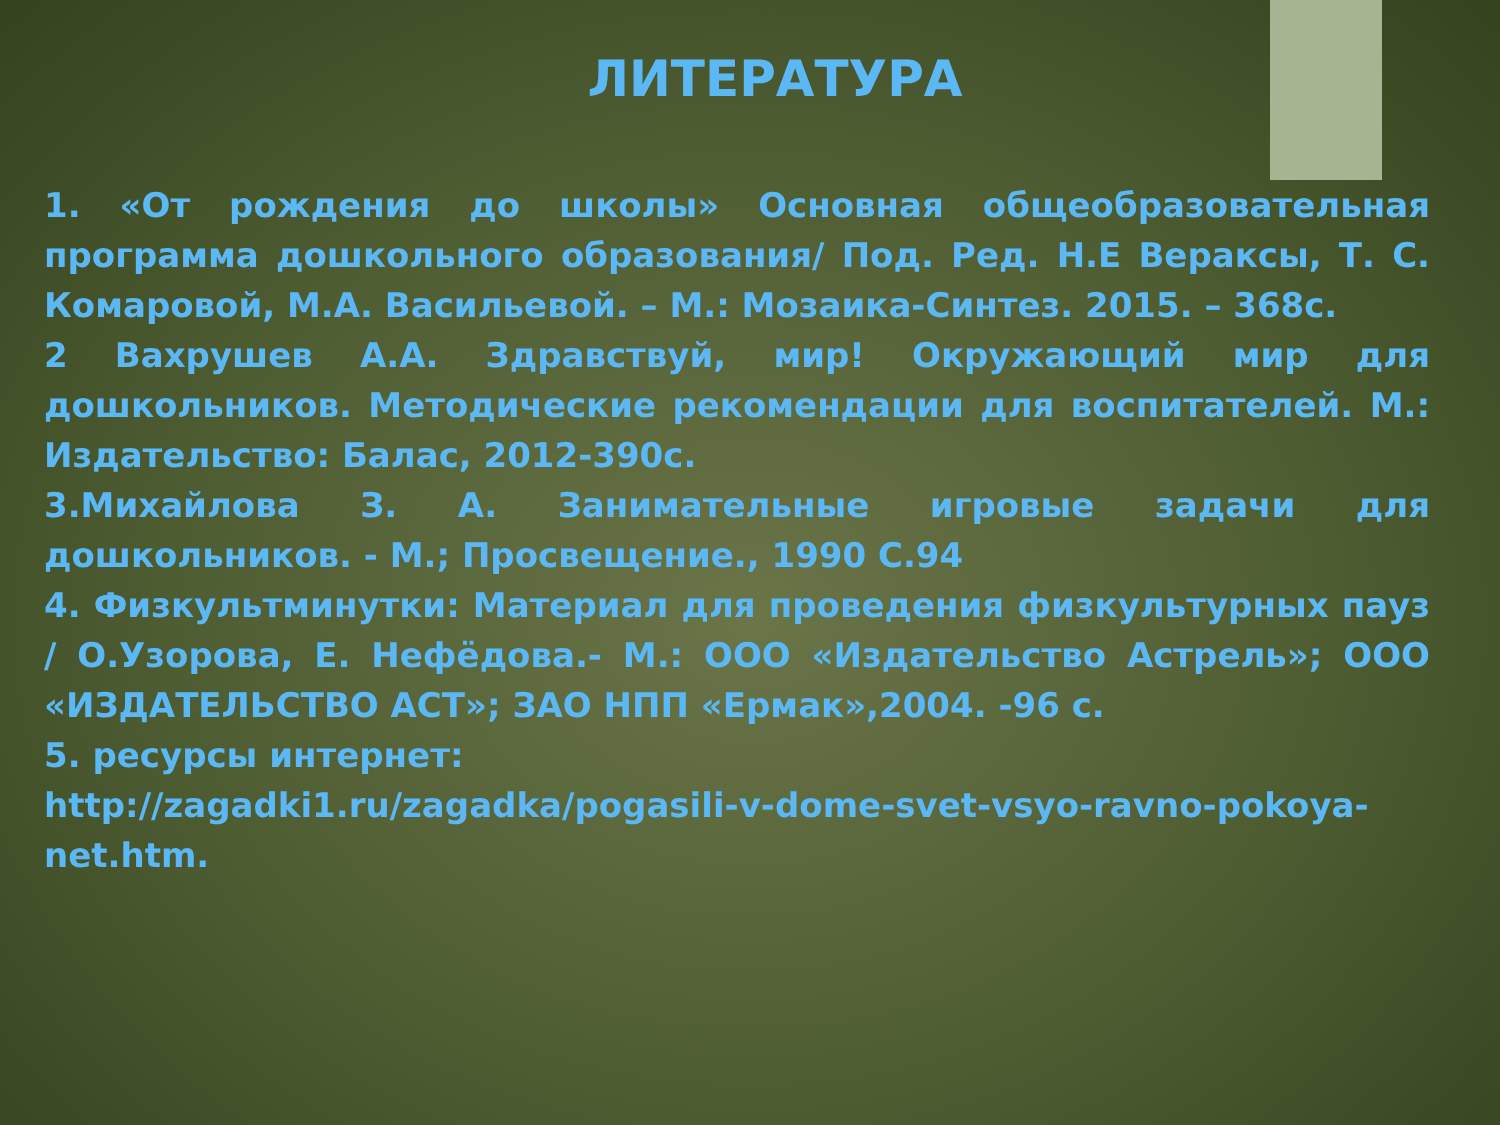ЛИТЕРАТУРА
1. «От рождения до школы» Основная общеобразовательная программа дошкольного образования/ Под. Ред. Н.Е Вераксы, Т. С. Комаровой, М.А. Васильевой. – М.: Мозаика-Синтез. 2015. – 368с.
2 Вахрушев А.А. Здравствуй, мир! Окружающий мир для дошкольников. Методические рекомендации для воспитателей. М.: Издательство: Балас, 2012-390с.
3.Михайлова З. А. Занимательные игровые задачи для дошкольников. - М.; Просвещение., 1990 С.94
4. Физкультминутки: Материал для проведения физкультурных пауз / О.Узорова, Е. Нефёдова.- М.: ООО «Издательство Астрель»; ООО «ИЗДАТЕЛЬСТВО АСТ»; ЗАО НПП «Ермак»,2004. -96 с.
5. ресурсы интернет:
http://zagadki1.ru/zagadka/pogasili-v-dome-svet-vsyo-ravno-pokoya-net.htm.